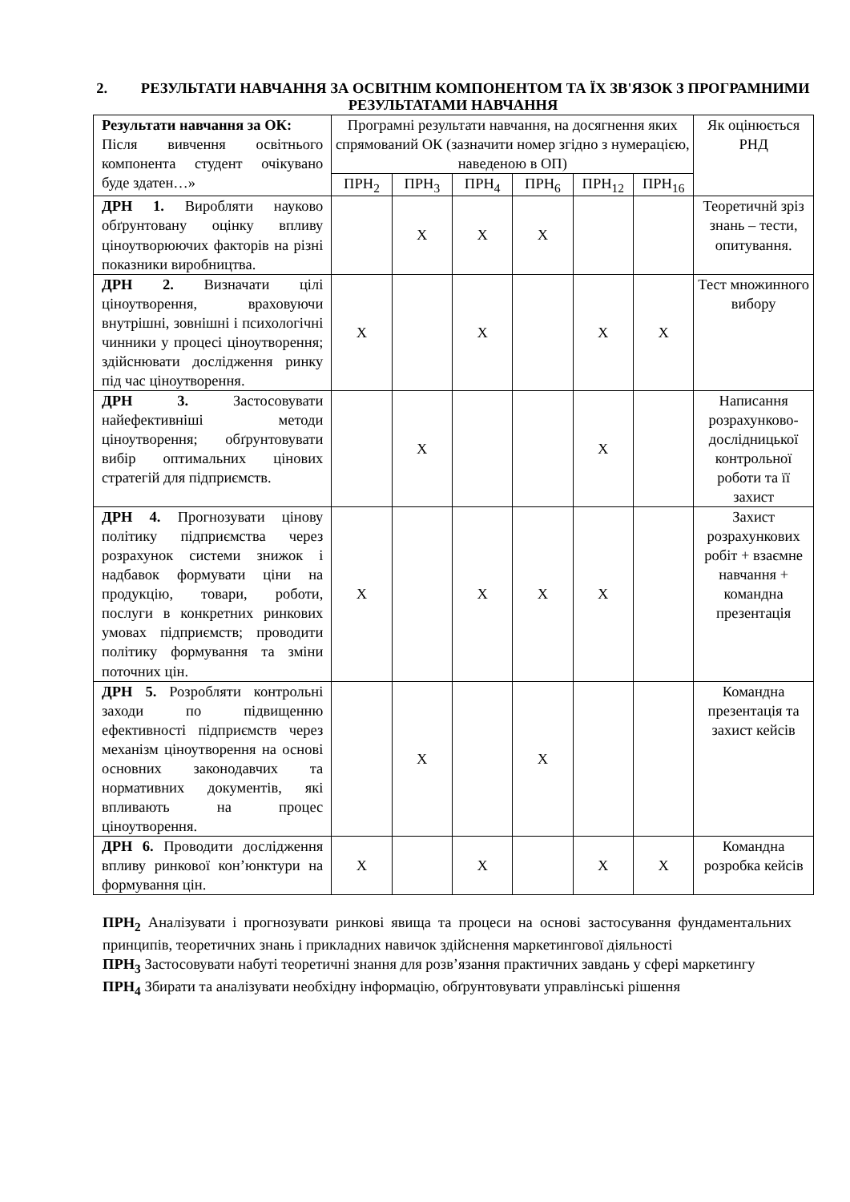2. РЕЗУЛЬТАТИ НАВЧАННЯ ЗА ОСВІТНІМ КОМПОНЕНТОМ ТА ЇХ ЗВ'ЯЗОК З ПРОГРАМНИМИ РЕЗУЛЬТАТАМИ НАВЧАННЯ
| Результати навчання за ОК: Після вивчення освітнього компонента студент очікувано буде здатен…» | Програмні результати навчання, на досягнення яких спрямований ОК (зазначити номер згідно з нумерацією, наведеною в ОП) | | | | | | Як оцінюється РНД |
| --- | --- | --- | --- | --- | --- | --- | --- |
| | ПРН<sub>2</sub> | ПРН<sub>3</sub> | ПРН<sub>4</sub> | ПРН<sub>6</sub> | ПРН<sub>12</sub> | ПРН<sub>16</sub> | |
| ДРН 1. Виробляти науково обґрунтовану оцінку впливу ціноутворюючих факторів на різні показники виробництва. | | X | X | X | | | Теоретичнй зріз знань – тести, опитування. |
| ДРН 2. Визначати цілі ціноутворення, враховуючи внутрішні, зовнішні і психологічні чинники у процесі ціноутворення; здійснювати дослідження ринку під час ціноутворення. | X | | X | | X | X | Тест множинного вибору |
| ДРН 3. Застосовувати найефективніші методи ціноутворення; обґрунтовувати вибір оптимальних цінових стратегій для підприємств. | | X | | | X | | Написання розрахунково-дослідницької контрольної роботи та її захист |
| ДРН 4. Прогнозувати цінову політику підприємства через розрахунок системи знижок і надбавок формувати ціни на продукцію, товари, роботи, послуги в конкретних ринкових умовах підприємств; проводити політику формування та зміни поточних цін. | X | | X | X | X | | Захист розрахункових робіт + взаємне навчання + командна презентація |
| ДРН 5. Розробляти контрольні заходи по підвищенню ефективності підприємств через механізм ціноутворення на основі основних законодавчих та нормативних документів, які впливають на процес ціноутворення. | | X | | X | | | Командна презентація та захист кейсів |
| ДРН 6. Проводити дослідження впливу ринкової кон’юнктури на формування цін. | X | | X | | X | X | Командна розробка кейсів |
ПРН<sub>2</sub> Аналізувати і прогнозувати ринкові явища та процеси на основі застосування фундаментальних принципів, теоретичних знань і прикладних навичок здійснення маркетингової діяльності
ПРН<sub>3</sub> Застосовувати набуті теоретичні знання для розв’язання практичних завдань у сфері маркетингу
ПРН<sub>4</sub> Збирати та аналізувати необхідну інформацію, обґрунтовувати управлінські рішення